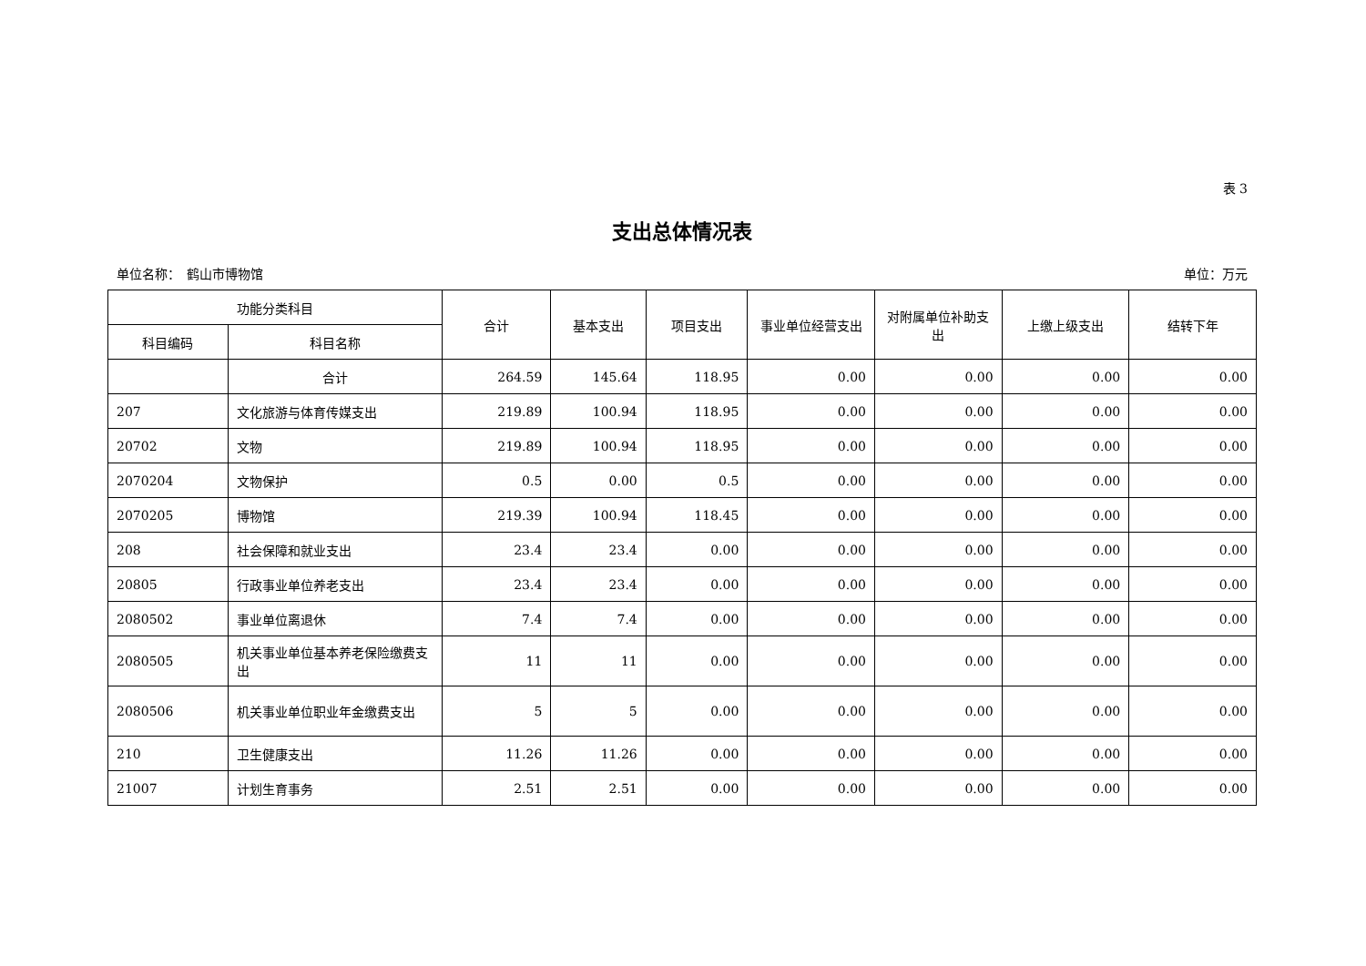表 3
支出总体情况表
单位名称：　鹤山市博物馆 单位：万元
| 功能分类科目 | | 合计 | 基本支出 | 项目支出 | 事业单位经营支出 | 对附属单位补助支出 | 上缴上级支出 | 结转下年 |
| --- | --- | --- | --- | --- | --- | --- | --- | --- |
| 科目编码 | 科目名称 | | | | | | | |
| | 合计 | 264.59 | 145.64 | 118.95 | 0.00 | 0.00 | 0.00 | 0.00 |
| 207 | 文化旅游与体育传媒支出 | 219.89 | 100.94 | 118.95 | 0.00 | 0.00 | 0.00 | 0.00 |
| 20702 | 文物 | 219.89 | 100.94 | 118.95 | 0.00 | 0.00 | 0.00 | 0.00 |
| 2070204 | 文物保护 | 0.5 | 0.00 | 0.5 | 0.00 | 0.00 | 0.00 | 0.00 |
| 2070205 | 博物馆 | 219.39 | 100.94 | 118.45 | 0.00 | 0.00 | 0.00 | 0.00 |
| 208 | 社会保障和就业支出 | 23.4 | 23.4 | 0.00 | 0.00 | 0.00 | 0.00 | 0.00 |
| 20805 | 行政事业单位养老支出 | 23.4 | 23.4 | 0.00 | 0.00 | 0.00 | 0.00 | 0.00 |
| 2080502 | 事业单位离退休 | 7.4 | 7.4 | 0.00 | 0.00 | 0.00 | 0.00 | 0.00 |
| 2080505 | 机关事业单位基本养老保险缴费支出 | 11 | 11 | 0.00 | 0.00 | 0.00 | 0.00 | 0.00 |
| 2080506 | 机关事业单位职业年金缴费支出 | 5 | 5 | 0.00 | 0.00 | 0.00 | 0.00 | 0.00 |
| 210 | 卫生健康支出 | 11.26 | 11.26 | 0.00 | 0.00 | 0.00 | 0.00 | 0.00 |
| 21007 | 计划生育事务 | 2.51 | 2.51 | 0.00 | 0.00 | 0.00 | 0.00 | 0.00 |